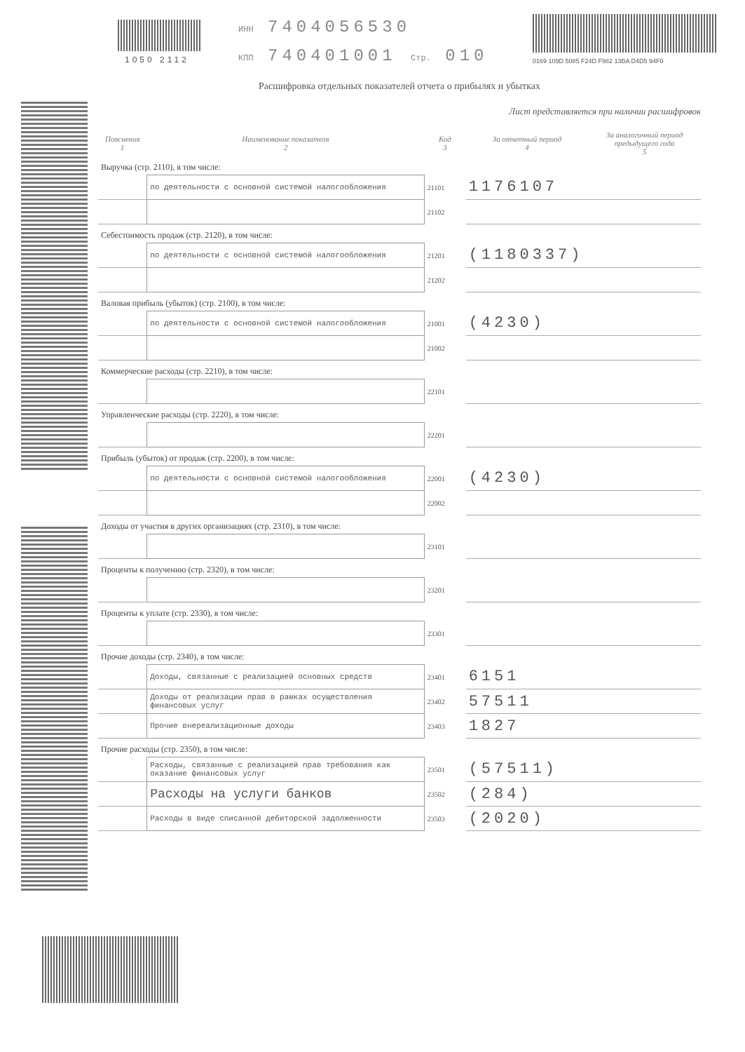1050 2112
ИНН 7404056530
КПП 740401001 Стр. 010
0169 109D 5085 F24D F982 13BA D4D5 94F0
Расшифровка отдельных показателей отчета о прибылях и убытках
Лист представляется при наличии расшифровок
| Пояснения 1 | Наименование показателя 2 | Код 3 | За отчетный период 4 | За аналогичный период предыдущего года 5 |
| --- | --- | --- | --- | --- |
| Выручка (стр. 2110), в том числе: | | | | |
| | по деятельности с основной системой налогообложения | 21101 | 1176107 | |
| | | 21102 | | |
| Себестоимость продаж (стр. 2120), в том числе: | | | | |
| | по деятельности с основной системой налогообложения | 21201 | (1180337) | |
| | | 21202 | | |
| Валовая прибыль (убыток) (стр. 2100), в том числе: | | | | |
| | по деятельности с основной системой налогообложения | 21001 | (4230) | |
| | | 21002 | | |
| Коммерческие расходы (стр. 2210), в том числе: | | | | |
| | | 22101 | | |
| Управленческие расходы (стр. 2220), в том числе: | | | | |
| | | 22201 | | |
| Прибыль (убыток) от продаж (стр. 2200), в том числе: | | | | |
| | по деятельности с основной системой налогообложения | 22001 | (4230) | |
| | | 22002 | | |
| Доходы от участия в других организациях (стр. 2310), в том числе: | | | | |
| | | 23101 | | |
| Проценты к получению (стр. 2320), в том числе: | | | | |
| | | 23201 | | |
| Проценты к уплате (стр. 2330), в том числе: | | | | |
| | | 23301 | | |
| Прочие доходы (стр. 2340), в том числе: | | | | |
| | Доходы, связанные с реализацией основных средств | 23401 | 6151 | |
| | Доходы от реализации прав в рамках осуществления финансовых услуг | 23402 | 57511 | |
| | Прочие внереализационные доходы | 23403 | 1827 | |
| Прочие расходы (стр. 2350), в том числе: | | | | |
| | Расходы, связанные с реализацией прав требования как оказание финансовых услуг | 23501 | (57511) | |
| | Расходы на услуги банков | 23502 | (284) | |
| | Расходы в виде списанной дебиторской задолженности | 23503 | (2020) | |